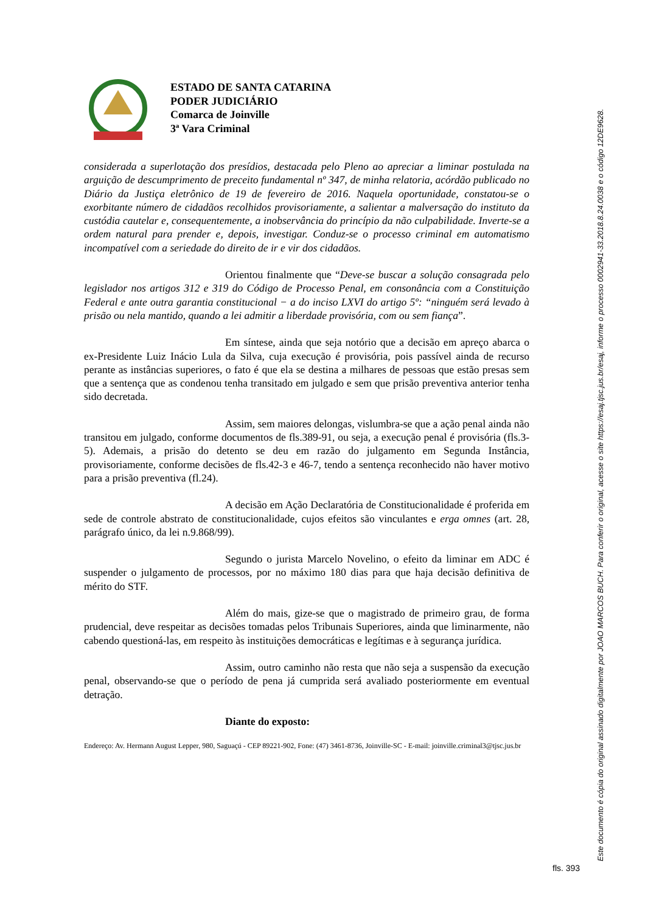ESTADO DE SANTA CATARINA
PODER JUDICIÁRIO
Comarca de Joinville
3ª Vara Criminal
considerada a superlotação dos presídios, destacada pelo Pleno ao apreciar a liminar postulada na arguição de descumprimento de preceito fundamental nº 347, de minha relatoria, acórdão publicado no Diário da Justiça eletrônico de 19 de fevereiro de 2016. Naquela oportunidade, constatou-se o exorbitante número de cidadãos recolhidos provisoriamente, a salientar a malversação do instituto da custódia cautelar e, consequentemente, a inobservância do princípio da não culpabilidade. Inverte-se a ordem natural para prender e, depois, investigar. Conduz-se o processo criminal em automatismo incompatível com a seriedade do direito de ir e vir dos cidadãos.
Orientou finalmente que “Deve-se buscar a solução consagrada pelo legislador nos artigos 312 e 319 do Código de Processo Penal, em consonância com a Constituição Federal e ante outra garantia constitucional − a do inciso LXVI do artigo 5º: “ninguém será levado à prisão ou nela mantido, quando a lei admitir a liberdade provisória, com ou sem fiança”.
Em síntese, ainda que seja notório que a decisão em apreço abarca o ex-Presidente Luiz Inácio Lula da Silva, cuja execução é provisória, pois passível ainda de recurso perante as instâncias superiores, o fato é que ela se destina a milhares de pessoas que estão presas sem que a sentença que as condenou tenha transitado em julgado e sem que prisão preventiva anterior tenha sido decretada.
Assim, sem maiores delongas, vislumbra-se que a ação penal ainda não transitou em julgado, conforme documentos de fls.389-91, ou seja, a execução penal é provisória (fls.3-5). Ademais, a prisão do detento se deu em razão do julgamento em Segunda Instância, provisoriamente, conforme decisões de fls.42-3 e 46-7, tendo a sentença reconhecido não haver motivo para a prisão preventiva (fl.24).
A decisão em Ação Declaratória de Constitucionalidade é proferida em sede de controle abstrato de constitucionalidade, cujos efeitos são vinculantes e erga omnes (art. 28, parágrafo único, da lei n.9.868/99).
Segundo o jurista Marcelo Novelino, o efeito da liminar em ADC é suspender o julgamento de processos, por no máximo 180 dias para que haja decisão definitiva de mérito do STF.
Além do mais, gize-se que o magistrado de primeiro grau, de forma prudencial, deve respeitar as decisões tomadas pelos Tribunais Superiores, ainda que liminarmente, não cabendo questioná-las, em respeito às instituições democráticas e legítimas e à segurança jurídica.
Assim, outro caminho não resta que não seja a suspensão da execução penal, observando-se que o período de pena já cumprida será avaliado posteriormente em eventual detração.
Diante do exposto:
Endereço: Av. Hermann August Lepper, 980, Saguaçú - CEP 89221-902, Fone: (47) 3461-8736, Joinville-SC - E-mail: joinville.criminal3@tjsc.jus.br
Este documento é cópia do original assinado digitalmente por JOAO MARCOS BUCH. Para conferir o original, acesse o site https://esaj.tjsc.jus.br/esaj, informe o processo 0002941-33.2018.8.24.0038 e o código 12DE9628.
fls. 393